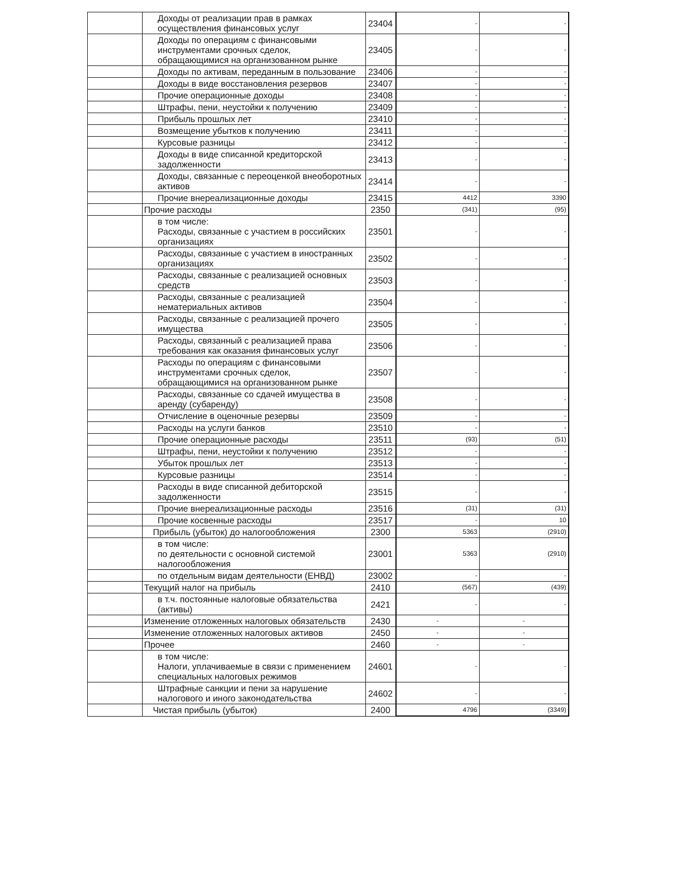| | Доходы от реализации прав в рамках осуществления финансовых услуг | 23404 | - | - |
| | Доходы по операциям с финансовыми инструментами срочных сделок, обращающимися на организованном рынке | 23405 | - | - |
| | Доходы по активам, переданным в пользование | 23406 | - | - |
| | Доходы в виде восстановления резервов | 23407 | - | - |
| | Прочие операционные доходы | 23408 | - | - |
| | Штрафы, пени, неустойки к получению | 23409 | - | - |
| | Прибыль прошлых лет | 23410 | - | - |
| | Возмещение убытков к получению | 23411 | - | - |
| | Курсовые разницы | 23412 | - | - |
| | Доходы в виде списанной кредиторской задолженности | 23413 | - | - |
| | Доходы, связанные с переоценкой внеоборотных активов | 23414 | - | - |
| | Прочие внереализационные доходы | 23415 | 4412 | 3390 |
| | Прочие расходы | 2350 | (341) | (95) |
| | в том числе: Расходы, связанные с участием в российских организациях | 23501 | - | - |
| | Расходы, связанные с участием в иностранных организациях | 23502 | - | - |
| | Расходы, связанные с реализацией основных средств | 23503 | - | - |
| | Расходы, связанные с реализацией нематериальных активов | 23504 | - | - |
| | Расходы, связанные с реализацией прочего имущества | 23505 | - | - |
| | Расходы, связанный с реализацией права требования как оказания финансовых услуг | 23506 | - | - |
| | Расходы по операциям с финансовыми инструментами срочных сделок, обращающимися на организованном рынке | 23507 | - | - |
| | Расходы, связанные со сдачей имущества в аренду (субаренду) | 23508 | - | - |
| | Отчисление в оценочные резервы | 23509 | - | - |
| | Расходы на услуги банков | 23510 | - | - |
| | Прочие операционные расходы | 23511 | (93) | (51) |
| | Штрафы, пени, неустойки к получению | 23512 | - | - |
| | Убыток прошлых лет | 23513 | - | - |
| | Курсовые разницы | 23514 | - | - |
| | Расходы в виде списанной дебиторской задолженности | 23515 | - | - |
| | Прочие внереализационные расходы | 23516 | (31) | (31) |
| | Прочие косвенные расходы | 23517 | - | 10 |
| | Прибыль (убыток) до налогообложения | 2300 | 5363 | (2910) |
| | в том числе: по деятельности с основной системой налогообложения | 23001 | 5363 | (2910) |
| | по отдельным видам деятельности (ЕНВД) | 23002 | - | - |
| | Текущий налог на прибыль | 2410 | (567) | (439) |
| | в т.ч. постоянные налоговые обязательства (активы) | 2421 | - | - |
| | Изменение отложенных налоговых обязательств | 2430 | - | - |
| | Изменение отложенных налоговых активов | 2450 | - | - |
| | Прочее | 2460 | - | - |
| | в том числе: Налоги, уплачиваемые в связи с применением специальных налоговых режимов | 24601 | - | - |
| | Штрафные санкции и пени за нарушение налогового и иного законодательства | 24602 | - | - |
| | Чистая прибыль (убыток) | 2400 | 4796 | (3349) |